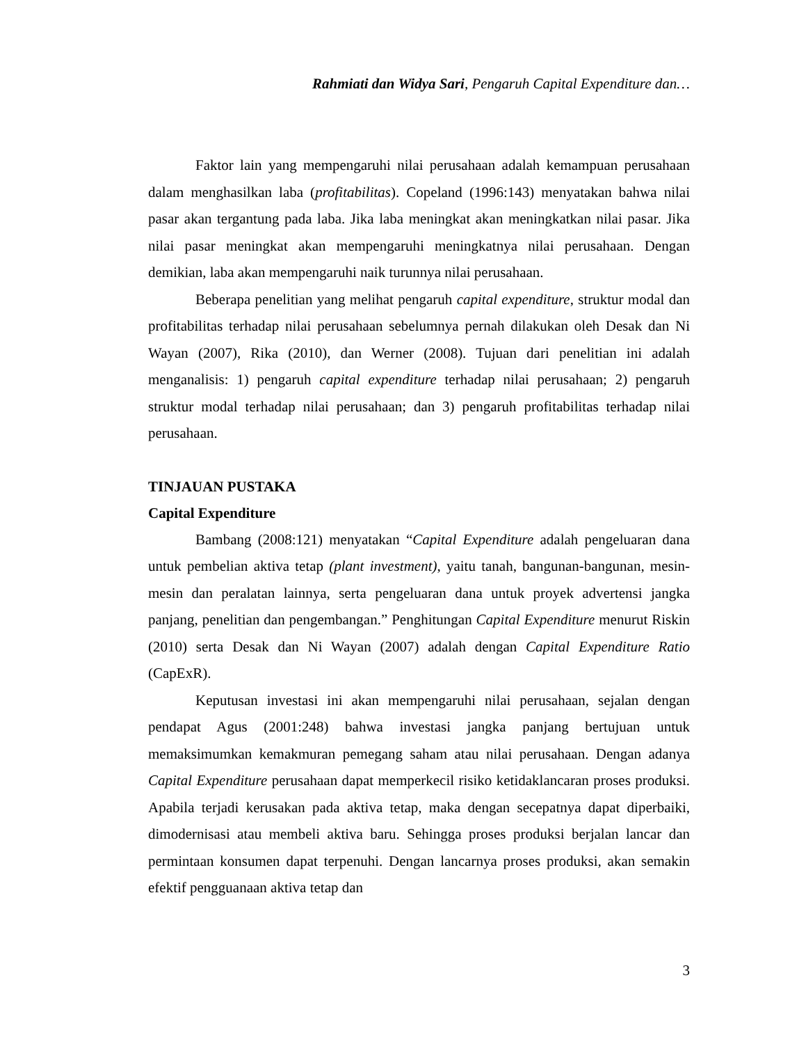Rahmiati dan Widya Sari, Pengaruh Capital Expenditure dan…
Faktor lain yang mempengaruhi nilai perusahaan adalah kemampuan perusahaan dalam menghasilkan laba (profitabilitas). Copeland (1996:143) menyatakan bahwa nilai pasar akan tergantung pada laba. Jika laba meningkat akan meningkatkan nilai pasar. Jika nilai pasar meningkat akan mempengaruhi meningkatnya nilai perusahaan. Dengan demikian, laba akan mempengaruhi naik turunnya nilai perusahaan.
Beberapa penelitian yang melihat pengaruh capital expenditure, struktur modal dan profitabilitas terhadap nilai perusahaan sebelumnya pernah dilakukan oleh Desak dan Ni Wayan (2007), Rika (2010), dan Werner (2008). Tujuan dari penelitian ini adalah menganalisis: 1) pengaruh capital expenditure terhadap nilai perusahaan; 2) pengaruh struktur modal terhadap nilai perusahaan; dan 3) pengaruh profitabilitas terhadap nilai perusahaan.
TINJAUAN PUSTAKA
Capital Expenditure
Bambang (2008:121) menyatakan “Capital Expenditure adalah pengeluaran dana untuk pembelian aktiva tetap (plant investment), yaitu tanah, bangunan-bangunan, mesin-mesin dan peralatan lainnya, serta pengeluaran dana untuk proyek advertensi jangka panjang, penelitian dan pengembangan.” Penghitungan Capital Expenditure menurut Riskin (2010) serta Desak dan Ni Wayan (2007) adalah dengan Capital Expenditure Ratio (CapExR).
Keputusan investasi ini akan mempengaruhi nilai perusahaan, sejalan dengan pendapat Agus (2001:248) bahwa investasi jangka panjang bertujuan untuk memaksimumkan kemakmuran pemegang saham atau nilai perusahaan. Dengan adanya Capital Expenditure perusahaan dapat memperkecil risiko ketidaklancaran proses produksi. Apabila terjadi kerusakan pada aktiva tetap, maka dengan secepatnya dapat diperbaiki, dimodernisasi atau membeli aktiva baru. Sehingga proses produksi berjalan lancar dan permintaan konsumen dapat terpenuhi. Dengan lancarnya proses produksi, akan semakin efektif pengguanaan aktiva tetap dan
3